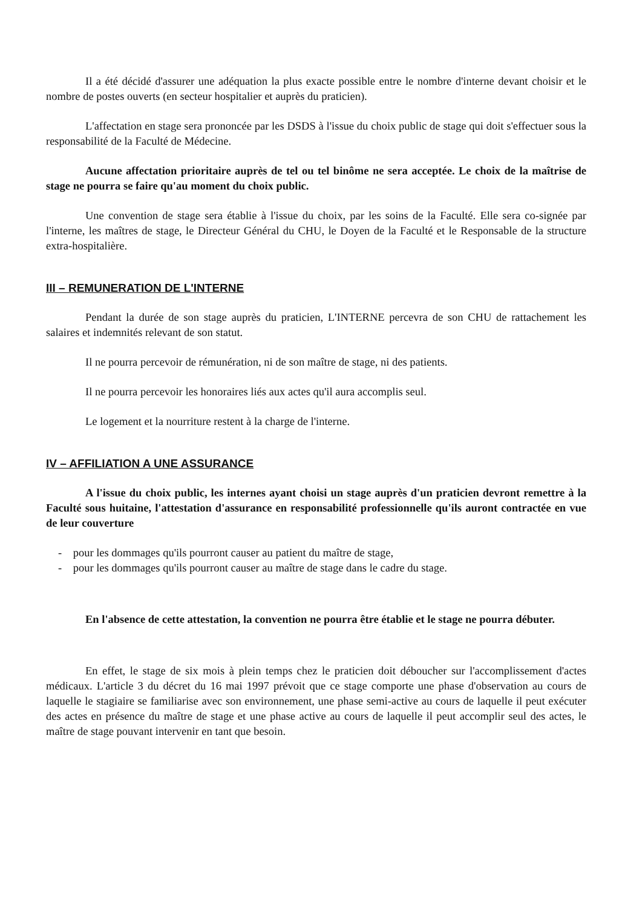Il a été décidé d'assurer une adéquation la plus exacte possible entre le nombre d'interne devant choisir et le nombre de postes ouverts (en secteur hospitalier et auprès du praticien).
L'affectation en stage sera prononcée par les DSDS à l'issue du choix public de stage qui doit s'effectuer sous la responsabilité de la Faculté de Médecine.
Aucune affectation prioritaire auprès de tel ou tel binôme ne sera acceptée. Le choix de la maîtrise de stage ne pourra se faire qu'au moment du choix public.
Une convention de stage sera établie à l'issue du choix, par les soins de la Faculté. Elle sera co-signée par l'interne, les maîtres de stage, le Directeur Général du CHU, le Doyen de la Faculté et le Responsable de la structure extra-hospitalière.
III – REMUNERATION DE L'INTERNE
Pendant la durée de son stage auprès du praticien, L'INTERNE percevra de son CHU de rattachement les salaires et indemnités relevant de son statut.
Il ne pourra percevoir de rémunération, ni de son maître de stage, ni des patients.
Il ne pourra percevoir les honoraires liés aux actes qu'il aura accomplis seul.
Le logement et la nourriture restent à la charge de l'interne.
IV – AFFILIATION A UNE ASSURANCE
A l'issue du choix public, les internes ayant choisi un stage auprès d'un praticien devront remettre à la Faculté sous huitaine, l'attestation d'assurance en responsabilité professionnelle qu'ils auront contractée en vue de leur couverture
- pour les dommages qu'ils pourront causer au patient du maître de stage,
- pour les dommages qu'ils pourront causer au maître de stage dans le cadre du stage.
En l'absence de cette attestation, la convention ne pourra être établie et le stage ne pourra débuter.
En effet, le stage de six mois à plein temps chez le praticien doit déboucher sur l'accomplissement d'actes médicaux. L'article 3 du décret du 16 mai 1997 prévoit que ce stage comporte une phase d'observation au cours de laquelle le stagiaire se familiarise avec son environnement, une phase semi-active au cours de laquelle il peut exécuter des actes en présence du maître de stage et une phase active au cours de laquelle il peut accomplir seul des actes, le maître de stage pouvant intervenir en tant que besoin.